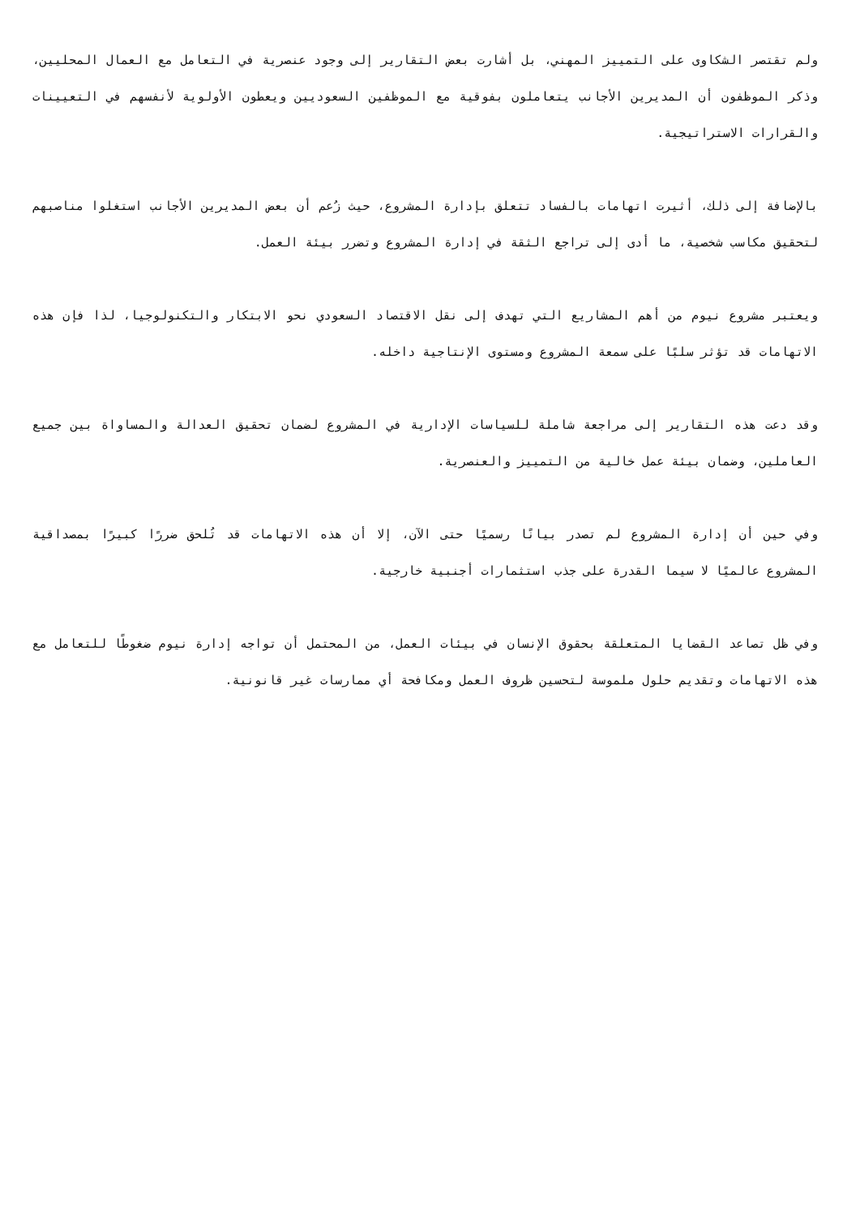ولم تقتصر الشكاوى على التمييز المهني، بل أشارت بعض التقارير إلى وجود عنصرية في التعامل مع العمال المحليين، وذكر الموظفون أن المديرين الأجانب يتعاملون بفوقية مع الموظفين السعوديين ويعطون الأولوية لأنفسهم في التعيينات والقرارات الاستراتيجية.
بالإضافة إلى ذلك، أثيرت اتهامات بالفساد تتعلق بإدارة المشروع، حيث زُعم أن بعض المديرين الأجانب استغلوا مناصبهم لتحقيق مكاسب شخصية، ما أدى إلى تراجع الثقة في إدارة المشروع وتضرر بيئة العمل.
ويعتبر مشروع نيوم من أهم المشاريع التي تهدف إلى نقل الاقتصاد السعودي نحو الابتكار والتكنولوجيا، لذا فإن هذه الاتهامات قد تؤثر سلبًا على سمعة المشروع ومستوى الإنتاجية داخله.
وقد دعت هذه التقارير إلى مراجعة شاملة للسياسات الإدارية في المشروع لضمان تحقيق العدالة والمساواة بين جميع العاملين، وضمان بيئة عمل خالية من التمييز والعنصرية.
وفي حين أن إدارة المشروع لم تصدر بيانًا رسميًا حتى الآن، إلا أن هذه الاتهامات قد تُلحق ضررًا كبيرًا بمصداقية المشروع عالميًا لا سيما القدرة على جذب استثمارات أجنبية خارجية.
وفي ظل تصاعد القضايا المتعلقة بحقوق الإنسان في بيئات العمل، من المحتمل أن تواجه إدارة نيوم ضغوطًا للتعامل مع هذه الاتهامات وتقديم حلول ملموسة لتحسين ظروف العمل ومكافحة أي ممارسات غير قانونية.